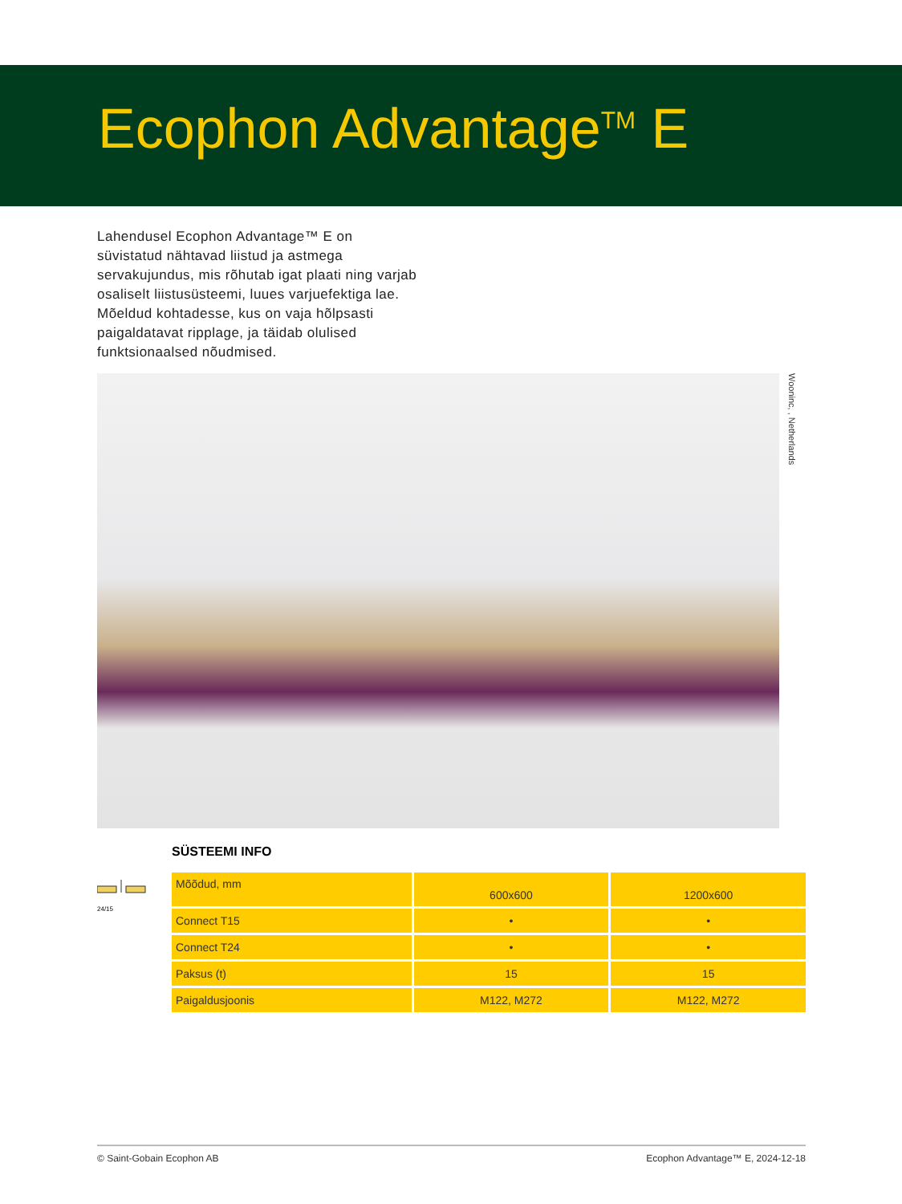Ecophon Advantage<sup>TM</sup> E
Lahendusel Ecophon Advantage™ E on süvistatud nähtavad liistud ja astmega servakujundus, mis rõhutab igat plaati ning varjab osaliselt liistusüsteemi, luues varjuefektiga lae. Mõeldud kohtadesse, kus on vaja hõlpsasti paigaldatavat ripplage, ja täidab olulised funktsionaalsed nõudmised.
Wooninc, , Netherlands
24/15
SÜSTEEMI INFO
| Mõõdud, mm | 600x600 | 1200x600 |
| Connect T15 | • | • |
| Connect T24 | • | • |
| Paksus (t) | 15 | 15 |
| Paigaldusjoonis | M122, M272 | M122, M272 |
© Saint-Gobain Ecophon AB Ecophon Advantage™ E, 2024-12-18